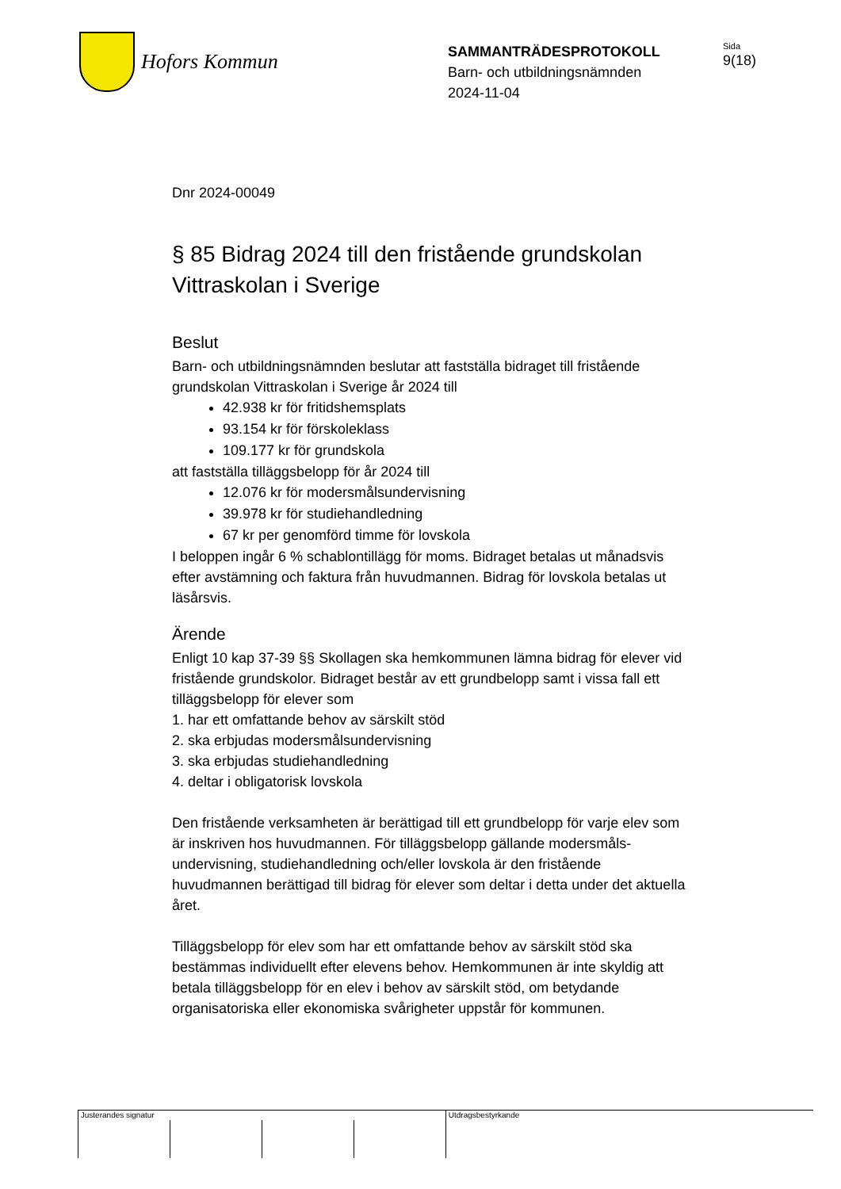Hofors Kommun
SAMMANTRÄDESPROTOKOLL
Barn- och utbildningsnämnden
2024-11-04
Sida
9(18)
Dnr 2024-00049
§ 85 Bidrag 2024 till den fristående grundskolan Vittraskolan i Sverige
Beslut
Barn- och utbildningsnämnden beslutar att fastställa bidraget till fristående grundskolan Vittraskolan i Sverige år 2024 till
42.938 kr för fritidshemsplats
93.154 kr för förskoleklass
109.177 kr för grundskola
att fastställa tilläggsbelopp för år 2024 till
12.076 kr för modersmålsundervisning
39.978 kr för studiehandledning
67 kr per genomförd timme för lovskola
I beloppen ingår 6 % schablontillägg för moms. Bidraget betalas ut månadsvis efter avstämning och faktura från huvudmannen. Bidrag för lovskola betalas ut läsårsvis.
Ärende
Enligt 10 kap 37-39 §§ Skollagen ska hemkommunen lämna bidrag för elever vid fristående grundskolor. Bidraget består av ett grundbelopp samt i vissa fall ett tilläggsbelopp för elever som
1. har ett omfattande behov av särskilt stöd
2. ska erbjudas modersmålsundervisning
3. ska erbjudas studiehandledning
4. deltar i obligatorisk lovskola
Den fristående verksamheten är berättigad till ett grundbelopp för varje elev som är inskriven hos huvudmannen. För tilläggsbelopp gällande modersmåls-undervisning, studiehandledning och/eller lovskola är den fristående huvudmannen berättigad till bidrag för elever som deltar i detta under det aktuella året.
Tilläggsbelopp för elev som har ett omfattande behov av särskilt stöd ska bestämmas individuellt efter elevens behov. Hemkommunen är inte skyldig att betala tilläggsbelopp för en elev i behov av särskilt stöd, om betydande organisatoriska eller ekonomiska svårigheter uppstår för kommunen.
Justerandes signatur Utdragsbestyrkande